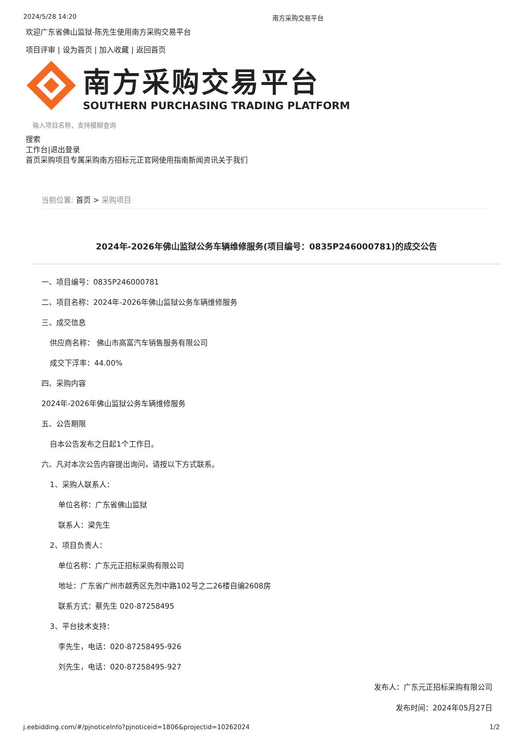2024/5/28 14:20 南方采购交易平台
欢迎广东省佛山监狱-陈先生使用南方采购交易平台
项目评审 | 设为首页 | 加入收藏 | 返回首页
南方采购交易平台
SOUTHERN PURCHASING TRADING PLATFORM
输入项目名称，支持模糊查询
搜索
工作台|退出登录
首页采购项目专属采购南方招标元正官网使用指南新闻资讯关于我们
当前位置: 首页 > 采购项目
2024年-2026年佛山监狱公务车辆维修服务(项目编号：0835P246000781)的成交公告
一、项目编号：0835P246000781
二、项目名称：2024年-2026年佛山监狱公务车辆维修服务
三、成交信息
供应商名称： 佛山市高富汽车销售服务有限公司
成交下浮率：44.00%
四、采购内容
2024年-2026年佛山监狱公务车辆维修服务
五、公告期限
自本公告发布之日起1个工作日。
六、凡对本次公告内容提出询问，请按以下方式联系。
1、采购人联系人：
单位名称：广东省佛山监狱
联系人：梁先生
2、项目负责人：
单位名称：广东元正招标采购有限公司
地址：广东省广州市越秀区先烈中路102号之二26楼自编2608房
联系方式：蔡先生 020-87258495
3、平台技术支持：
李先生，电话：020-87258495-926
刘先生，电话：020-87258495-927
发布人：广东元正招标采购有限公司
发布时间：2024年05月27日
j.eebidding.com/#/pjnoticeInfo?pjnoticeid=1806&projectid=10262024 1/2